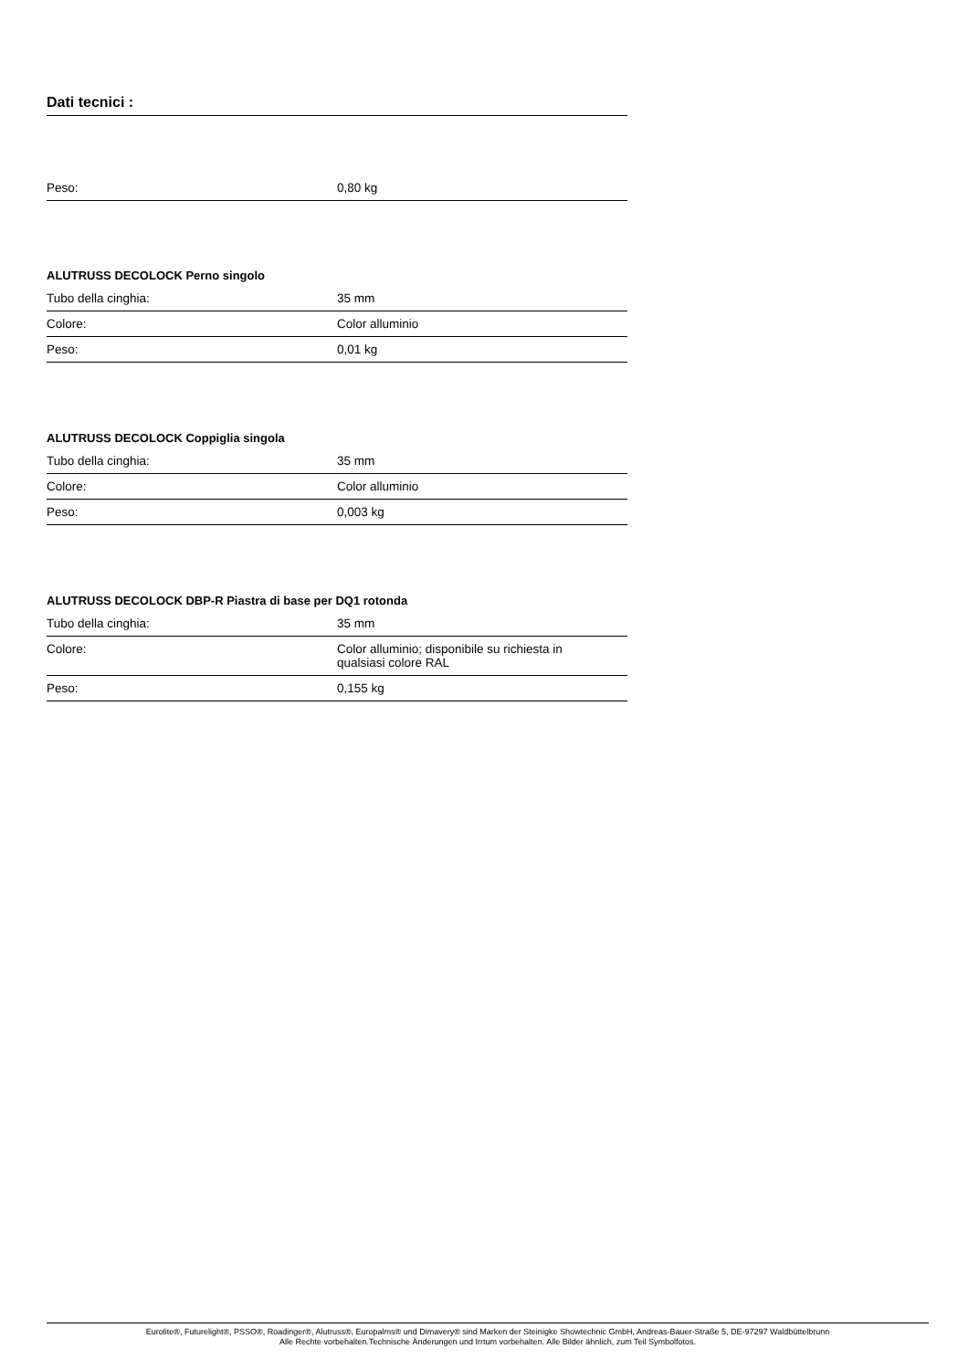Dati tecnici :
| Peso: | 0,80 kg |
ALUTRUSS DECOLOCK Perno singolo
| Tubo della cinghia: | 35 mm |
| Colore: | Color alluminio |
| Peso: | 0,01 kg |
ALUTRUSS DECOLOCK Coppiglia singola
| Tubo della cinghia: | 35 mm |
| Colore: | Color alluminio |
| Peso: | 0,003 kg |
ALUTRUSS DECOLOCK DBP-R Piastra di base per DQ1 rotonda
| Tubo della cinghia: | 35 mm |
| Colore: | Color alluminio; disponibile su richiesta in qualsiasi colore RAL |
| Peso: | 0,155 kg |
Eurolite®, Futurelight®, PSSO®, Roadinger®, Alutruss®, Europalms® und Dimavery® sind Marken der Steinigke Showtechnic GmbH, Andreas-Bauer-Straße 5, DE-97297 Waldbüttelbrunn
Alle Rechte vorbehalten.Technische Änderungen und Irrtum vorbehalten. Alle Bilder ähnlich, zum Teil Symbolfotos.